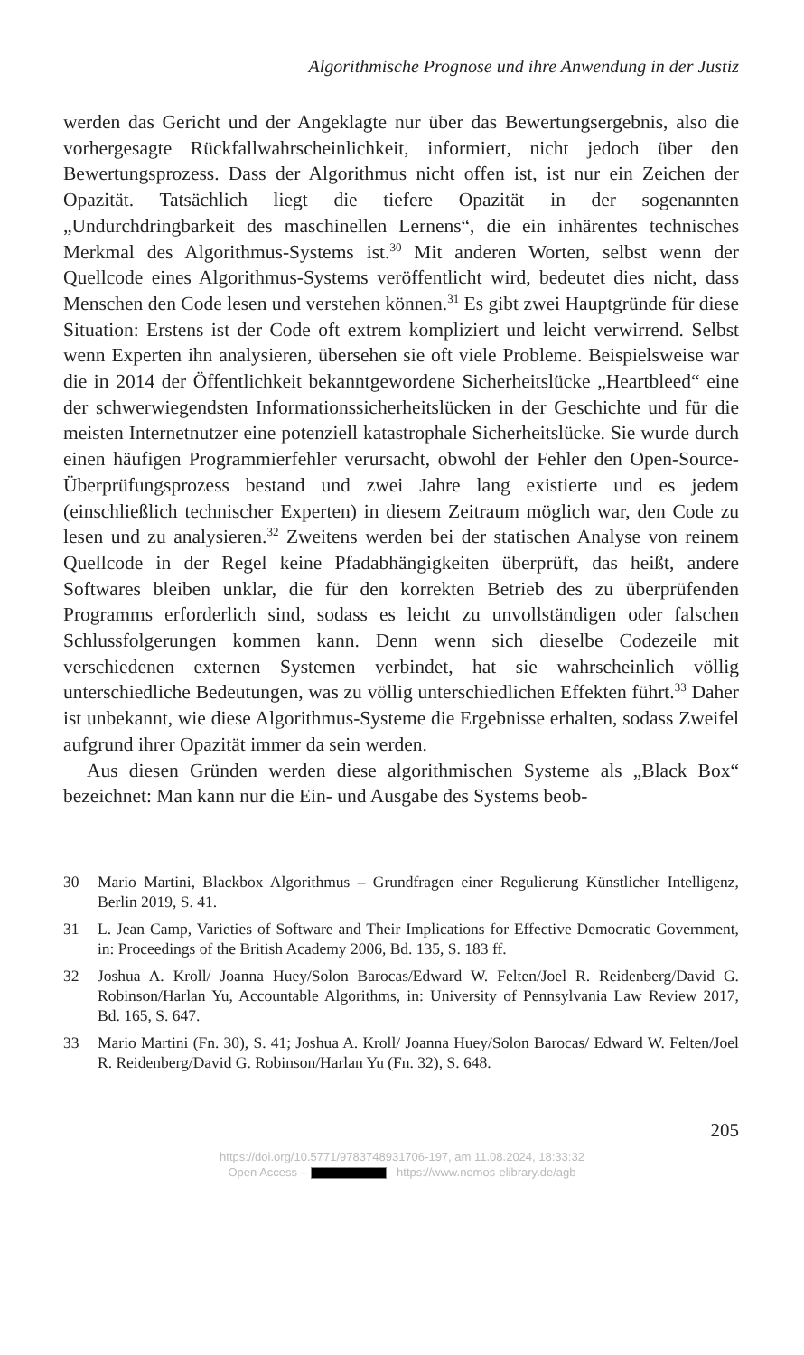Algorithmische Prognose und ihre Anwendung in der Justiz
werden das Gericht und der Angeklagte nur über das Bewertungsergebnis, also die vorhergesagte Rückfallwahrscheinlichkeit, informiert, nicht jedoch über den Bewertungsprozess. Dass der Algorithmus nicht offen ist, ist nur ein Zeichen der Opazität. Tatsächlich liegt die tiefere Opazität in der sogenannten „Undurchdringbarkeit des maschinellen Lernens“, die ein inhärentes technisches Merkmal des Algorithmus-Systems ist.<sup>30</sup> Mit anderen Worten, selbst wenn der Quellcode eines Algorithmus-Systems veröffentlicht wird, bedeutet dies nicht, dass Menschen den Code lesen und verstehen können.<sup>31</sup> Es gibt zwei Hauptgründe für diese Situation: Erstens ist der Code oft extrem kompliziert und leicht verwirrend. Selbst wenn Experten ihn analysieren, übersehen sie oft viele Probleme. Beispielsweise war die in 2014 der Öffentlichkeit bekanntgewordene Sicherheitslücke „Heartbleed“ eine der schwerwiegendsten Informationssicherheitslücken in der Geschichte und für die meisten Internetnutzer eine potenziell katastrophale Sicherheitslücke. Sie wurde durch einen häufigen Programmierfehler verursacht, obwohl der Fehler den Open-Source-Überprüfungsprozess bestand und zwei Jahre lang existierte und es jedem (einschließlich technischer Experten) in diesem Zeitraum möglich war, den Code zu lesen und zu analysieren.<sup>32</sup> Zweitens werden bei der statischen Analyse von reinem Quellcode in der Regel keine Pfadabhängigkeiten überprüft, das heißt, andere Softwares bleiben unklar, die für den korrekten Betrieb des zu überprüfenden Programms erforderlich sind, sodass es leicht zu unvollständigen oder falschen Schlussfolgerungen kommen kann. Denn wenn sich dieselbe Codezeile mit verschiedenen externen Systemen verbindet, hat sie wahrscheinlich völlig unterschiedliche Bedeutungen, was zu völlig unterschiedlichen Effekten führt.<sup>33</sup> Daher ist unbekannt, wie diese Algorithmus-Systeme die Ergebnisse erhalten, sodass Zweifel aufgrund ihrer Opazität immer da sein werden.
Aus diesen Gründen werden diese algorithmischen Systeme als „Black Box“ bezeichnet: Man kann nur die Ein- und Ausgabe des Systems beob-
30 Mario Martini, Blackbox Algorithmus – Grundfragen einer Regulierung Künstlicher Intelligenz, Berlin 2019, S. 41.
31 L. Jean Camp, Varieties of Software and Their Implications for Effective Democratic Government, in: Proceedings of the British Academy 2006, Bd. 135, S. 183 ff.
32 Joshua A. Kroll/ Joanna Huey/Solon Barocas/Edward W. Felten/Joel R. Reidenberg/David G. Robinson/Harlan Yu, Accountable Algorithms, in: University of Pennsylvania Law Review 2017, Bd. 165, S. 647.
33 Mario Martini (Fn. 30), S. 41; Joshua A. Kroll/ Joanna Huey/Solon Barocas/ Edward W. Felten/Joel R. Reidenberg/David G. Robinson/Harlan Yu (Fn. 32), S. 648.
205
https://doi.org/10.5771/9783748931706-197, am 11.08.2024, 18:33:32
Open Access – - https://www.nomos-elibrary.de/agb